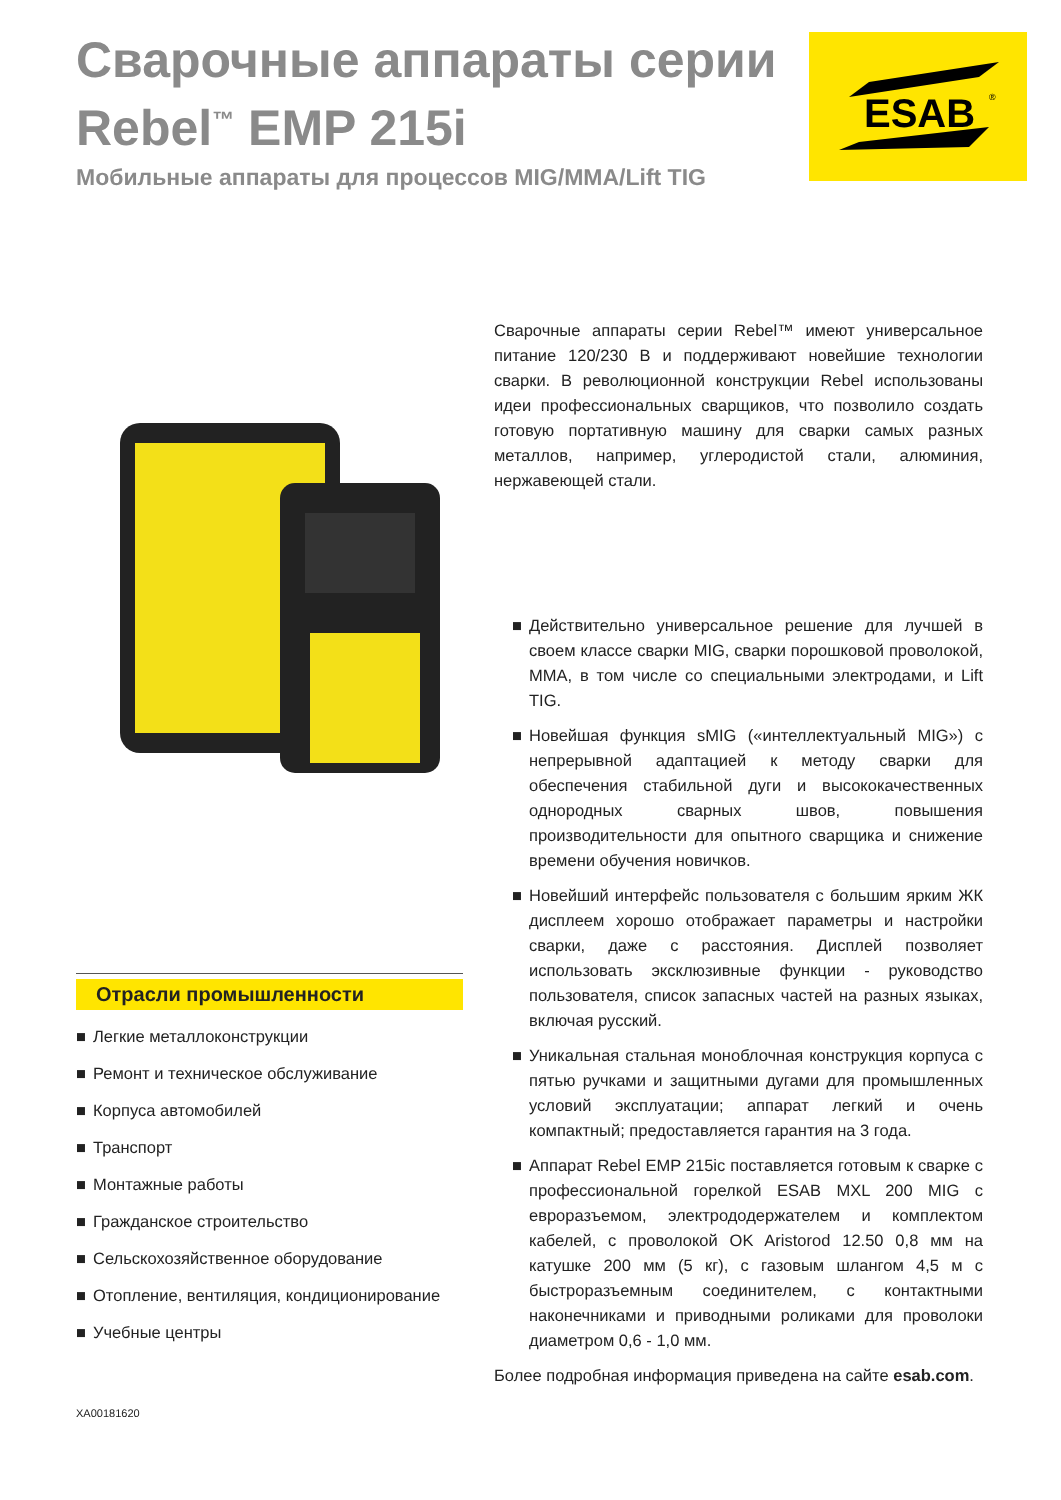Сварочные аппараты серии Rebel<sup>™</sup> EMP 215i
Мобильные аппараты для процессов MIG/MMA/Lift TIG
ESAB
®
Отрасли промышленности
■ Легкие металлоконструкции
■ Ремонт и техническое обслуживание
■ Корпуса автомобилей
■ Транспорт
■ Монтажные работы
■ Гражданское строительство
■ Сельскохозяйственное оборудование
■ Отопление, вентиляция, кондиционирование
■ Учебные центры
Сварочные аппараты серии Rebel™ имеют универсальное питание 120/230 В и поддерживают новейшие технологии сварки. В революционной конструкции Rebel использованы идеи профессиональных сварщиков, что позволило создать готовую портативную машину для сварки самых разных металлов, например, углеродистой стали, алюминия, нержавеющей стали.
■ Действительно универсальное решение для лучшей в своем классе сварки MIG, сварки порошковой проволокой, MMA, в том числе со специальными электродами, и Lift TIG.
■ Новейшая функция sMIG («интеллектуальный MIG») с непрерывной адаптацией к методу сварки для обеспечения стабильной дуги и высококачественных однородных сварных швов, повышения производительности для опытного сварщика и снижение времени обучения новичков.
■ Новейший интерфейс пользователя с большим ярким ЖК дисплеем хорошо отображает параметры и настройки сварки, даже с расстояния. Дисплей позволяет использовать эксклюзивные функции - руководство пользователя, список запасных частей на разных языках, включая русский.
■ Уникальная стальная моноблочная конструкция корпуса с пятью ручками и защитными дугами для промышленных условий эксплуатации; аппарат легкий и очень компактный; предоставляется гарантия на 3 года.
■ Аппарат Rebel EMP 215ic поставляется готовым к сварке с профессиональной горелкой ESAB MXL 200 MIG с евроразъемом, электрододержателем и комплектом кабелей, с проволокой OK Aristorod 12.50 0,8 мм на катушке 200 мм (5 кг), с газовым шлангом 4,5 м с быстроразъемным соединителем, с контактными наконечниками и приводными роликами для проволоки диаметром 0,6 - 1,0 мм.
Более подробная информация приведена на сайте esab.com.
XA00181620